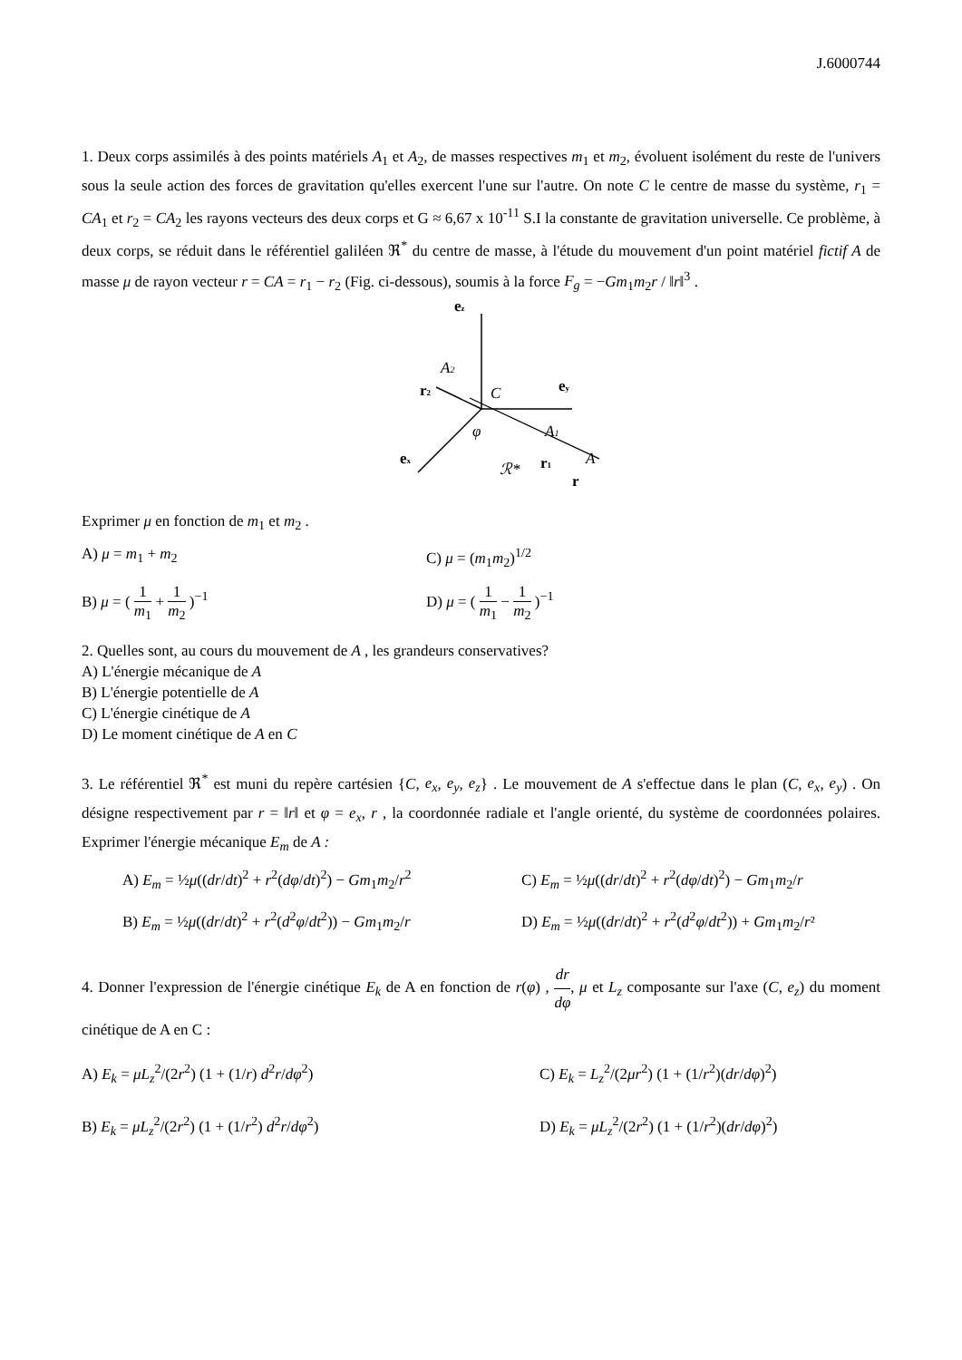J.6000744
1. Deux corps assimilés à des points matériels A<sub>1</sub> et A<sub>2</sub>, de masses respectives m<sub>1</sub> et m<sub>2</sub>, évoluent isolément du reste de l'univers sous la seule action des forces de gravitation qu'elles exercent l'une sur l'autre. On note C le centre de masse du système, r<sub>1</sub> = CA<sub>1</sub> et r<sub>2</sub> = CA<sub>2</sub> les rayons vecteurs des deux corps et G ≈ 6,67 x 10<sup>-11</sup> S.I la constante de gravitation universelle. Ce problème, à deux corps, se réduit dans le référentiel galiléen ℜ<sup>*</sup> du centre de masse, à l'étude du mouvement d'un point matériel fictif A de masse μ de rayon vecteur r = CA = r<sub>1</sub> − r<sub>2</sub> (Fig. ci-dessous), soumis à la force F<sub>g</sub> = −Gm<sub>1</sub>m<sub>2</sub>r / ‖r‖<sup>3</sup> .
ez
A2
r2
C
ey
φ
A1
ex
ℛ*
r1
A
r
Exprimer μ en fonction de m<sub>1</sub> et m<sub>2</sub> .
A) μ = m<sub>1</sub> + m<sub>2</sub>
C) μ = (m<sub>1</sub>m<sub>2</sub>)<sup>1/2</sup>
B) μ = ( 1 m<sub>1</sub> + 1 m<sub>2</sub> )<sup>−1</sup>
D) μ = ( 1 m<sub>1</sub> − 1 m<sub>2</sub> )<sup>−1</sup>
2. Quelles sont, au cours du mouvement de A , les grandeurs conservatives?
A) L'énergie mécanique de A
B) L'énergie potentielle de A
C) L'énergie cinétique de A
D) Le moment cinétique de A en C
3. Le référentiel ℜ<sup>*</sup> est muni du repère cartésien {C, e<sub>x</sub>, e<sub>y</sub>, e<sub>z</sub>} . Le mouvement de A s'effectue dans le plan (C, e<sub>x</sub>, e<sub>y</sub>) . On désigne respectivement par r = ‖r‖ et φ = e<sub>x</sub>, r , la coordonnée radiale et l'angle orienté, du système de coordonnées polaires. Exprimer l'énergie mécanique E<sub>m</sub> de A :
A) E<sub>m</sub> = ½μ((dr/dt)<sup>2</sup> + r<sup>2</sup>(dφ/dt)<sup>2</sup>) − Gm<sub>1</sub>m<sub>2</sub>/r<sup>2</sup>
C) E<sub>m</sub> = ½μ((dr/dt)<sup>2</sup> + r<sup>2</sup>(dφ/dt)<sup>2</sup>) − Gm<sub>1</sub>m<sub>2</sub>/r
B) E<sub>m</sub> = ½μ((dr/dt)<sup>2</sup> + r<sup>2</sup>(d<sup>2</sup>φ/dt<sup>2</sup>)) − Gm<sub>1</sub>m<sub>2</sub>/r
D) E<sub>m</sub> = ½μ((dr/dt)<sup>2</sup> + r<sup>2</sup>(d<sup>2</sup>φ/dt<sup>2</sup>)) + Gm<sub>1</sub>m<sub>2</sub>/r²
4. Donner l'expression de l'énergie cinétique E<sub>k</sub> de A en fonction de r(φ) , dr dφ, μ et L<sub>z</sub> composante sur l'axe (C, e<sub>z</sub>) du moment cinétique de A en C :
A) E<sub>k</sub> = μL<sub>z</sub><sup>2</sup>/(2r<sup>2</sup>) (1 + (1/r) d<sup>2</sup>r/dφ<sup>2</sup>)
C) E<sub>k</sub> = L<sub>z</sub><sup>2</sup>/(2μr<sup>2</sup>) (1 + (1/r<sup>2</sup>)(dr/dφ)<sup>2</sup>)
B) E<sub>k</sub> = μL<sub>z</sub><sup>2</sup>/(2r<sup>2</sup>) (1 + (1/r<sup>2</sup>) d<sup>2</sup>r/dφ<sup>2</sup>)
D) E<sub>k</sub> = μL<sub>z</sub><sup>2</sup>/(2r<sup>2</sup>) (1 + (1/r<sup>2</sup>)(dr/dφ)<sup>2</sup>)